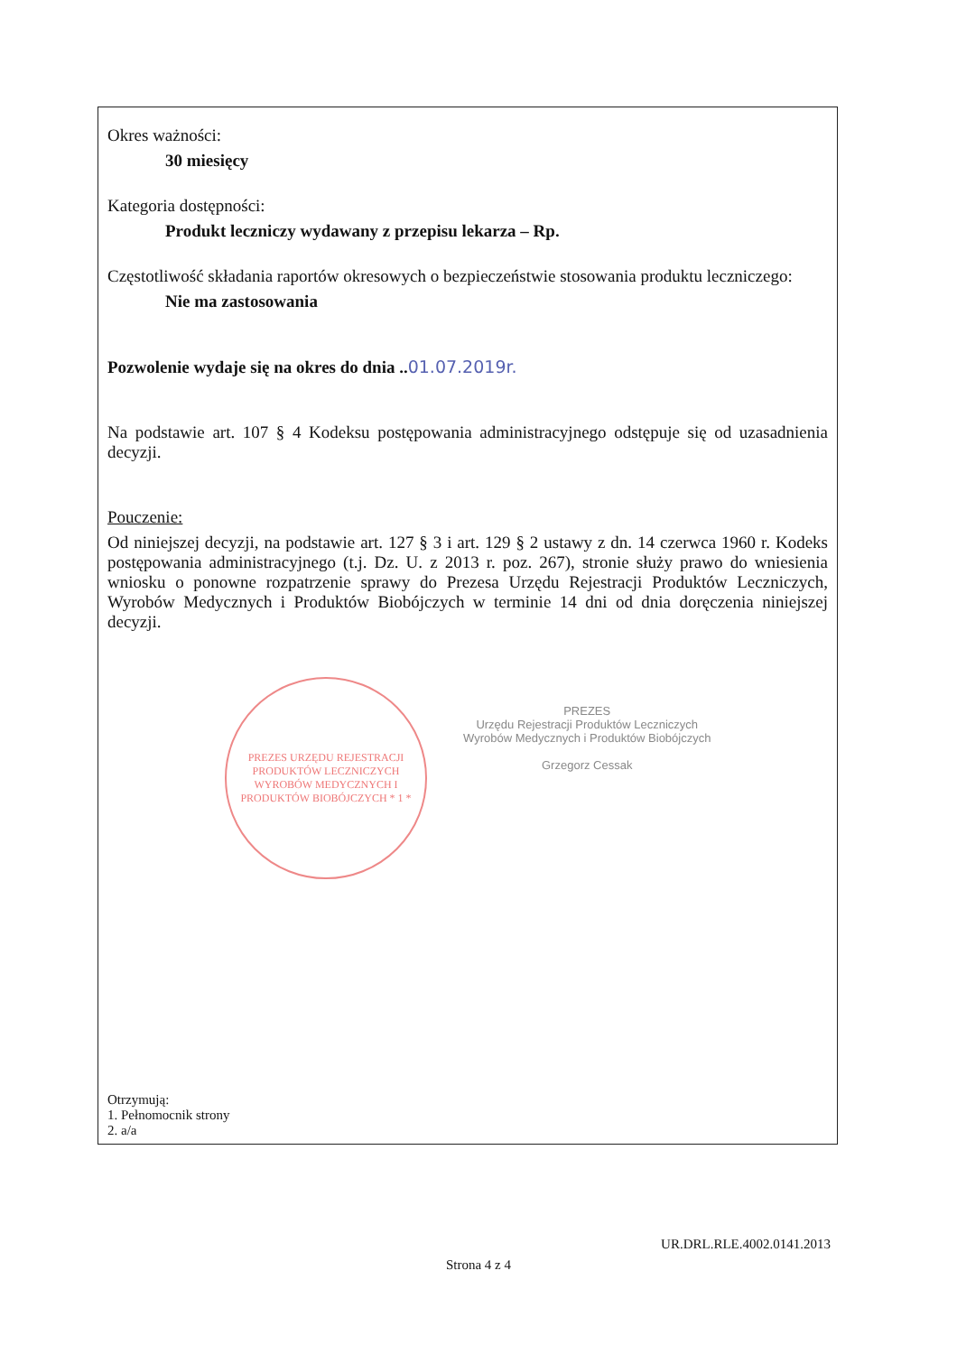Okres ważności:
30 miesięcy
Kategoria dostępności:
Produkt leczniczy wydawany z przepisu lekarza – Rp.
Częstotliwość składania raportów okresowych o bezpieczeństwie stosowania produktu leczniczego:
Nie ma zastosowania
Pozwolenie wydaje się na okres do dnia .. 01.07.2019r.
Na podstawie art. 107 § 4 Kodeksu postępowania administracyjnego odstępuje się od uzasadnienia decyzji.
Pouczenie:
Od niniejszej decyzji, na podstawie art. 127 § 3 i art. 129 § 2 ustawy z dn. 14 czerwca 1960 r. Kodeks postępowania administracyjnego (t.j. Dz. U. z 2013 r. poz. 267), stronie służy prawo do wniesienia wniosku o ponowne rozpatrzenie sprawy do Prezesa Urzędu Rejestracji Produktów Leczniczych, Wyrobów Medycznych i Produktów Biobójczych w terminie 14 dni od dnia doręczenia niniejszej decyzji.
PREZES URZĘDU REJESTRACJI PRODUKTÓW LECZNICZYCH WYROBÓW MEDYCZNYCH I PRODUKTÓW BIOBÓJCZYCH * 1 *
PREZES
Urzędu Rejestracji Produktów Leczniczych
Wyrobów Medycznych i Produktów Biobójczych
Grzegorz Cessak
Otrzymują:
1. Pełnomocnik strony
2. a/a
UR.DRL.RLE.4002.0141.2013
Strona 4 z 4